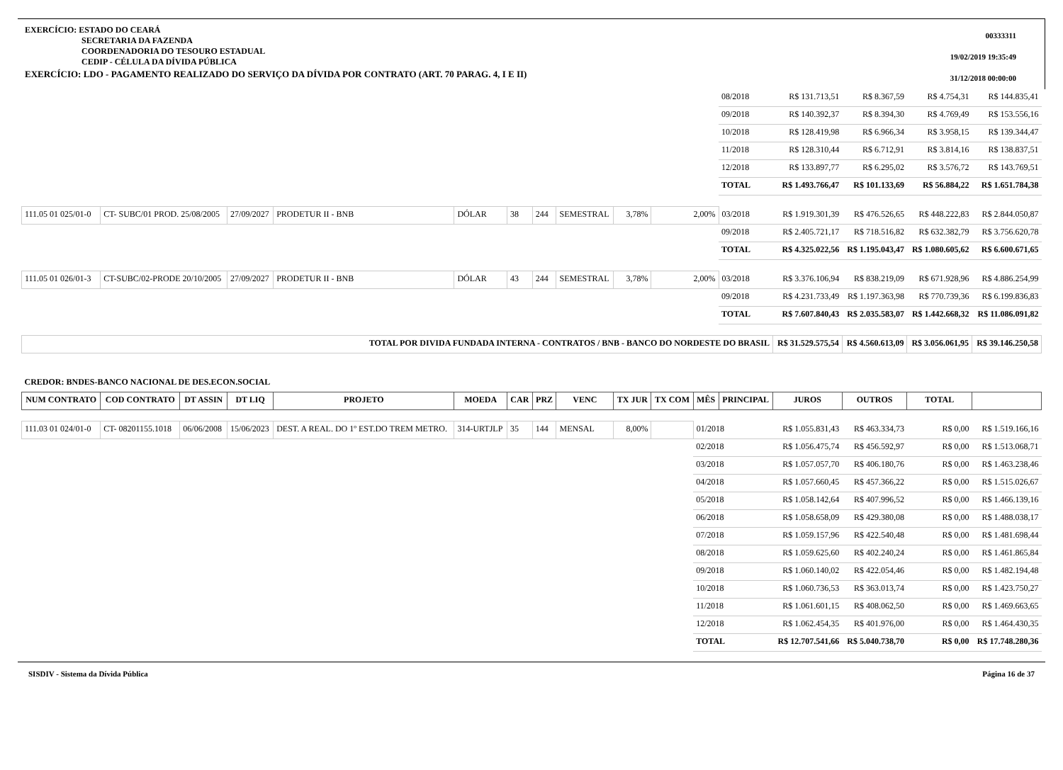EXERCÍCIO: ESTADO DO CEARÁ
SECRETARIA DA FAZENDA
COORDENADORIA DO TESOURO ESTADUAL
CEDIP - CÉLULA DA DÍVIDA PÚBLICA
EXERCÍCIO: LDO - PAGAMENTO REALIZADO DO SERVIÇO DA DÍVIDA POR CONTRATO (ART. 70 PARAG. 4, I E II)
00333311
19/02/2019 19:35:49
31/12/2018 00:00:00
| | | | | | | | | | | | | 08/2018 | R$ 131.713,51 | R$ 8.367,59 | R$ 4.754,31 | R$ 144.835,41 |
| | | | | | | | | | | | | 09/2018 | R$ 140.392,37 | R$ 8.394,30 | R$ 4.769,49 | R$ 153.556,16 |
| | | | | | | | | | | | | 10/2018 | R$ 128.419,98 | R$ 6.966,34 | R$ 3.958,15 | R$ 139.344,47 |
| | | | | | | | | | | | | 11/2018 | R$ 128.310,44 | R$ 6.712,91 | R$ 3.814,16 | R$ 138.837,51 |
| | | | | | | | | | | | | 12/2018 | R$ 133.897,77 | R$ 6.295,02 | R$ 3.576,72 | R$ 143.769,51 |
| | | | | | | | | | | | | TOTAL | R$ 1.493.766,47 | R$ 101.133,69 | R$ 56.884,22 | R$ 1.651.784,38 |
| 111.05 01 025/01-0 | CT- SUBC/01 PROD. 25/08/2005 | | 27/09/2027 | PRODETUR II - BNB | DÓLAR | 38 | 244 | SEMESTRAL | 3,78% | 2,00% | | 03/2018 | R$ 1.919.301,39 | R$ 476.526,65 | R$ 448.222,83 | R$ 2.844.050,87 |
| | | | | | | | | | | | | 09/2018 | R$ 2.405.721,17 | R$ 718.516,82 | R$ 632.382,79 | R$ 3.756.620,78 |
| | | | | | | | | | | | | TOTAL | R$ 4.325.022,56 | R$ 1.195.043,47 | R$ 1.080.605,62 | R$ 6.600.671,65 |
| 111.05 01 026/01-3 | CT-SUBC/02-PRODE 20/10/2005 | | 27/09/2027 | PRODETUR II - BNB | DÓLAR | 43 | 244 | SEMESTRAL | 3,78% | 2,00% | | 03/2018 | R$ 3.376.106,94 | R$ 838.219,09 | R$ 671.928,96 | R$ 4.886.254,99 |
| | | | | | | | | | | | | 09/2018 | R$ 4.231.733,49 | R$ 1.197.363,98 | R$ 770.739,36 | R$ 6.199.836,83 |
| | | | | | | | | | | | | TOTAL | R$ 7.607.840,43 | R$ 2.035.583,07 | R$ 1.442.668,32 | R$ 11.086.091,82 |
| TOTAL POR DIVIDA FUNDADA INTERNA - CONTRATOS / BNB - BANCO DO NORDESTE DO BRASIL | | | | | | | | | | | | | R$ 31.529.575,54 | R$ 4.560.613,09 | R$ 3.056.061,95 | R$ 39.146.250,58 |
| CREDOR: BNDES-BANCO NACIONAL DE DES.ECON.SOCIAL | | | | | | | | | | | | | | | | |
| NUM CONTRATO | COD CONTRATO | DT ASSIN | DT LIQ | PROJETO | MOEDA | CAR | PRZ | VENC | TX JUR | TX COM | MÊS | PRINCIPAL | JUROS | OUTROS | TOTAL | |
| 111.03 01 024/01-0 | CT- 08201155.1018 | 06/06/2008 | 15/06/2023 | DEST. A REAL. DO 1º EST.DO TREM METRO. | 314-URTJLP | 35 | 144 | MENSAL | 8,00% | | 01/2018 | | R$ 1.055.831,43 | R$ 463.334,73 | R$ 0,00 | R$ 1.519.166,16 |
| | | | | | | | | | | | 02/2018 | | R$ 1.056.475,74 | R$ 456.592,97 | R$ 0,00 | R$ 1.513.068,71 |
| | | | | | | | | | | | 03/2018 | | R$ 1.057.057,70 | R$ 406.180,76 | R$ 0,00 | R$ 1.463.238,46 |
| | | | | | | | | | | | 04/2018 | | R$ 1.057.660,45 | R$ 457.366,22 | R$ 0,00 | R$ 1.515.026,67 |
| | | | | | | | | | | | 05/2018 | | R$ 1.058.142,64 | R$ 407.996,52 | R$ 0,00 | R$ 1.466.139,16 |
| | | | | | | | | | | | 06/2018 | | R$ 1.058.658,09 | R$ 429.380,08 | R$ 0,00 | R$ 1.488.038,17 |
| | | | | | | | | | | | 07/2018 | | R$ 1.059.157,96 | R$ 422.540,48 | R$ 0,00 | R$ 1.481.698,44 |
| | | | | | | | | | | | 08/2018 | | R$ 1.059.625,60 | R$ 402.240,24 | R$ 0,00 | R$ 1.461.865,84 |
| | | | | | | | | | | | 09/2018 | | R$ 1.060.140,02 | R$ 422.054,46 | R$ 0,00 | R$ 1.482.194,48 |
| | | | | | | | | | | | 10/2018 | | R$ 1.060.736,53 | R$ 363.013,74 | R$ 0,00 | R$ 1.423.750,27 |
| | | | | | | | | | | | 11/2018 | | R$ 1.061.601,15 | R$ 408.062,50 | R$ 0,00 | R$ 1.469.663,65 |
| | | | | | | | | | | | 12/2018 | | R$ 1.062.454,35 | R$ 401.976,00 | R$ 0,00 | R$ 1.464.430,35 |
| | | | | | | | | | | | TOTAL | | R$ 12.707.541,66 | R$ 5.040.738,70 | R$ 0,00 | R$ 17.748.280,36 |
SISDIV - Sistema da Dívida Pública Página 16 de 37